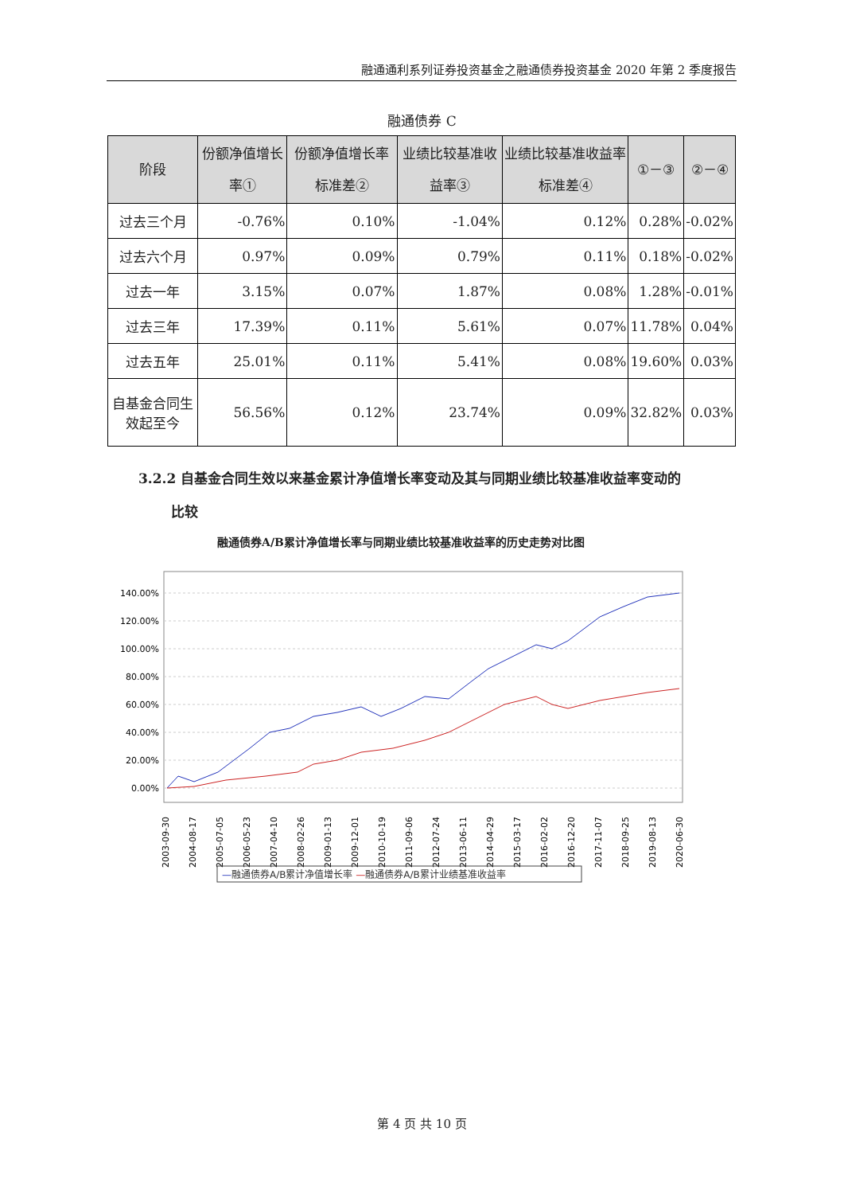融通通利系列证券投资基金之融通债券投资基金 2020 年第 2 季度报告
融通债券 C
| 阶段 | 份额净值增长率① | 份额净值增长率标准差② | 业绩比较基准收益率③ | 业绩比较基准收益率标准差④ | ①－③ | ②－④ |
| --- | --- | --- | --- | --- | --- | --- |
| 过去三个月 | -0.76% | 0.10% | -1.04% | 0.12% | 0.28% | -0.02% |
| 过去六个月 | 0.97% | 0.09% | 0.79% | 0.11% | 0.18% | -0.02% |
| 过去一年 | 3.15% | 0.07% | 1.87% | 0.08% | 1.28% | -0.01% |
| 过去三年 | 17.39% | 0.11% | 5.61% | 0.07% | 11.78% | 0.04% |
| 过去五年 | 25.01% | 0.11% | 5.41% | 0.08% | 19.60% | 0.03% |
| 自基金合同生效起至今 | 56.56% | 0.12% | 23.74% | 0.09% | 32.82% | 0.03% |
3.2.2 自基金合同生效以来基金累计净值增长率变动及其与同期业绩比较基准收益率变动的
比较
融通债券A/B累计净值增长率与同期业绩比较基准收益率的历史走势对比图
140.00%
120.00%
100.00%
80.00%
60.00%
40.00%
20.00%
0.00%
2003-09-30
2004-08-17
2005-07-05
2006-05-23
2007-04-10
2008-02-26
2009-01-13
2009-12-01
2010-10-19
2011-09-06
2012-07-24
2013-06-11
2014-04-29
2015-03-17
2016-02-02
2016-12-20
2017-11-07
2018-09-25
2019-08-13
2020-06-30
—融通债券A/B累计净值增长率 —融通债券A/B累计业绩基准收益率
第 4 页 共 10 页